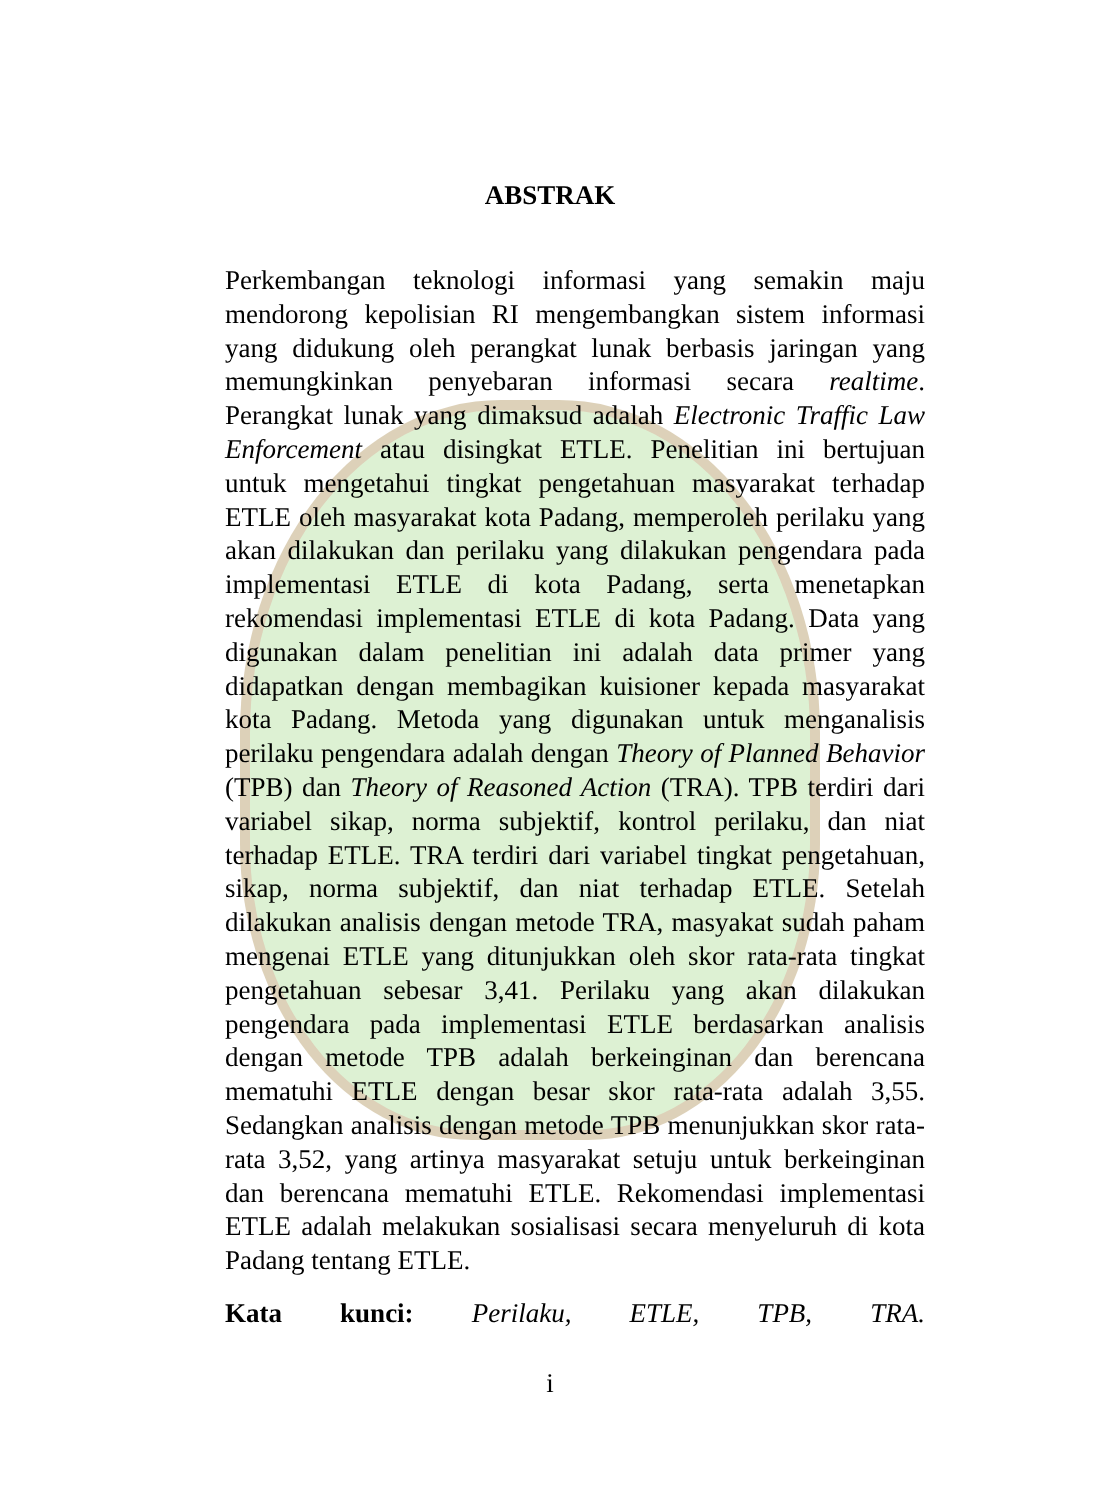ABSTRAK
Perkembangan teknologi informasi yang semakin maju mendorong kepolisian RI mengembangkan sistem informasi yang didukung oleh perangkat lunak berbasis jaringan yang memungkinkan penyebaran informasi secara realtime. Perangkat lunak yang dimaksud adalah Electronic Traffic Law Enforcement atau disingkat ETLE. Penelitian ini bertujuan untuk mengetahui tingkat pengetahuan masyarakat terhadap ETLE oleh masyarakat kota Padang, memperoleh perilaku yang akan dilakukan dan perilaku yang dilakukan pengendara pada implementasi ETLE di kota Padang, serta menetapkan rekomendasi implementasi ETLE di kota Padang. Data yang digunakan dalam penelitian ini adalah data primer yang didapatkan dengan membagikan kuisioner kepada masyarakat kota Padang. Metoda yang digunakan untuk menganalisis perilaku pengendara adalah dengan Theory of Planned Behavior (TPB) dan Theory of Reasoned Action (TRA). TPB terdiri dari variabel sikap, norma subjektif, kontrol perilaku, dan niat terhadap ETLE. TRA terdiri dari variabel tingkat pengetahuan, sikap, norma subjektif, dan niat terhadap ETLE. Setelah dilakukan analisis dengan metode TRA, masyakat sudah paham mengenai ETLE yang ditunjukkan oleh skor rata-rata tingkat pengetahuan sebesar 3,41. Perilaku yang akan dilakukan pengendara pada implementasi ETLE berdasarkan analisis dengan metode TPB adalah berkeinginan dan berencana mematuhi ETLE dengan besar skor rata-rata adalah 3,55. Sedangkan analisis dengan metode TPB menunjukkan skor rata-rata 3,52, yang artinya masyarakat setuju untuk berkeinginan dan berencana mematuhi ETLE. Rekomendasi implementasi ETLE adalah melakukan sosialisasi secara menyeluruh di kota Padang tentang ETLE.
Kata kunci: Perilaku, ETLE, TPB, TRA.
i